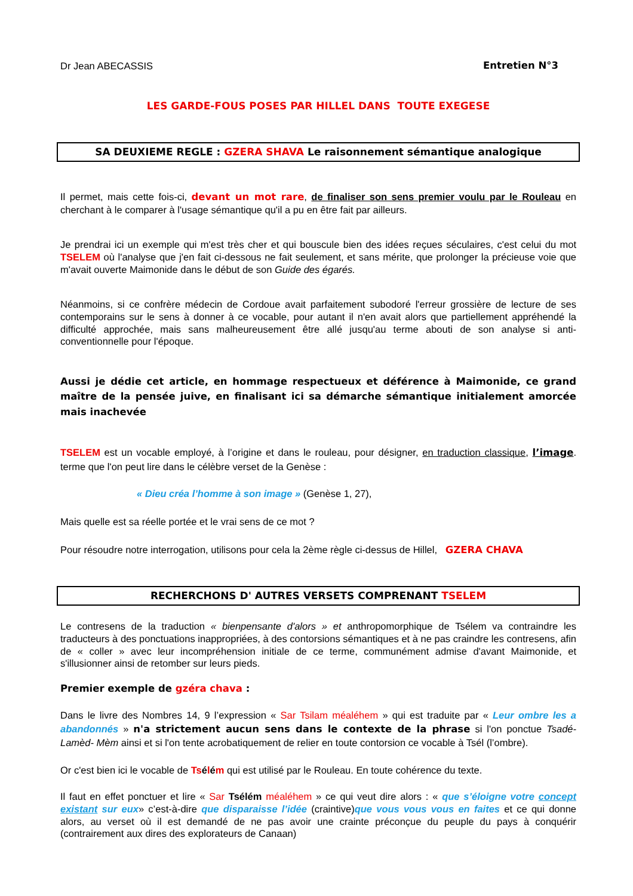Dr Jean ABECASSIS Entretien N°3
LES GARDE-FOUS POSES PAR HILLEL DANS TOUTE EXEGESE
SA DEUXIEME REGLE : GZERA SHAVA Le raisonnement sémantique analogique
Il permet, mais cette fois-ci, devant un mot rare, de finaliser son sens premier voulu par le Rouleau en cherchant à le comparer à l'usage sémantique qu'il a pu en être fait par ailleurs.
Je prendrai ici un exemple qui m'est très cher et qui bouscule bien des idées reçues séculaires, c'est celui du mot TSELEM où l'analyse que j'en fait ci-dessous ne fait seulement, et sans mérite, que prolonger la précieuse voie que m'avait ouverte Maimonide dans le début de son Guide des égarés.
Néanmoins, si ce confrère médecin de Cordoue avait parfaitement subodoré l'erreur grossière de lecture de ses contemporains sur le sens à donner à ce vocable, pour autant il n'en avait alors que partiellement appréhendé la difficulté approchée, mais sans malheureusement être allé jusqu'au terme abouti de son analyse si anti-conventionnelle pour l'époque.
Aussi je dédie cet article, en hommage respectueux et déférence à Maimonide, ce grand maître de la pensée juive, en finalisant ici sa démarche sémantique initialement amorcée mais inachevée
TSELEM est un vocable employé, à l’origine et dans le rouleau, pour désigner, en traduction classique, l’image. terme que l'on peut lire dans le célèbre verset de la Genèse :
« Dieu créa l’homme à son image » (Genèse 1, 27),
Mais quelle est sa réelle portée et le vrai sens de ce mot ?
Pour résoudre notre interrogation, utilisons pour cela la 2ème règle ci-dessus de Hillel, GZERA CHAVA
RECHERCHONS D' AUTRES VERSETS COMPRENANT TSELEM
Le contresens de la traduction « bienpensante d'alors » et anthropomorphique de Tsélem va contraindre les traducteurs à des ponctuations inappropriées, à des contorsions sémantiques et à ne pas craindre les contresens, afin de « coller » avec leur incompréhension initiale de ce terme, communément admise d'avant Maimonide, et s'illusionner ainsi de retomber sur leurs pieds.
Premier exemple de gzéra chava :
Dans le livre des Nombres 14, 9 l’expression « Sar Tsilam méaléhem » qui est traduite par « Leur ombre les a abandonnés » n'a strictement aucun sens dans le contexte de la phrase si l'on ponctue Tsadé-Lamèd- Mèm ainsi et si l'on tente acrobatiquement de relier en toute contorsion ce vocable à Tsél (l’ombre).
Or c'est bien ici le vocable de Tsélém qui est utilisé par le Rouleau. En toute cohérence du texte.
Il faut en effet ponctuer et lire « Sar Tsélém méaléhem » ce qui veut dire alors : « que s’éloigne votre concept existant sur eux» c’est-à-dire que disparaisse l’idée (craintive)que vous vous vous en faites et ce qui donne alors, au verset où il est demandé de ne pas avoir une crainte préconçue du peuple du pays à conquérir (contrairement aux dires des explorateurs de Canaan)